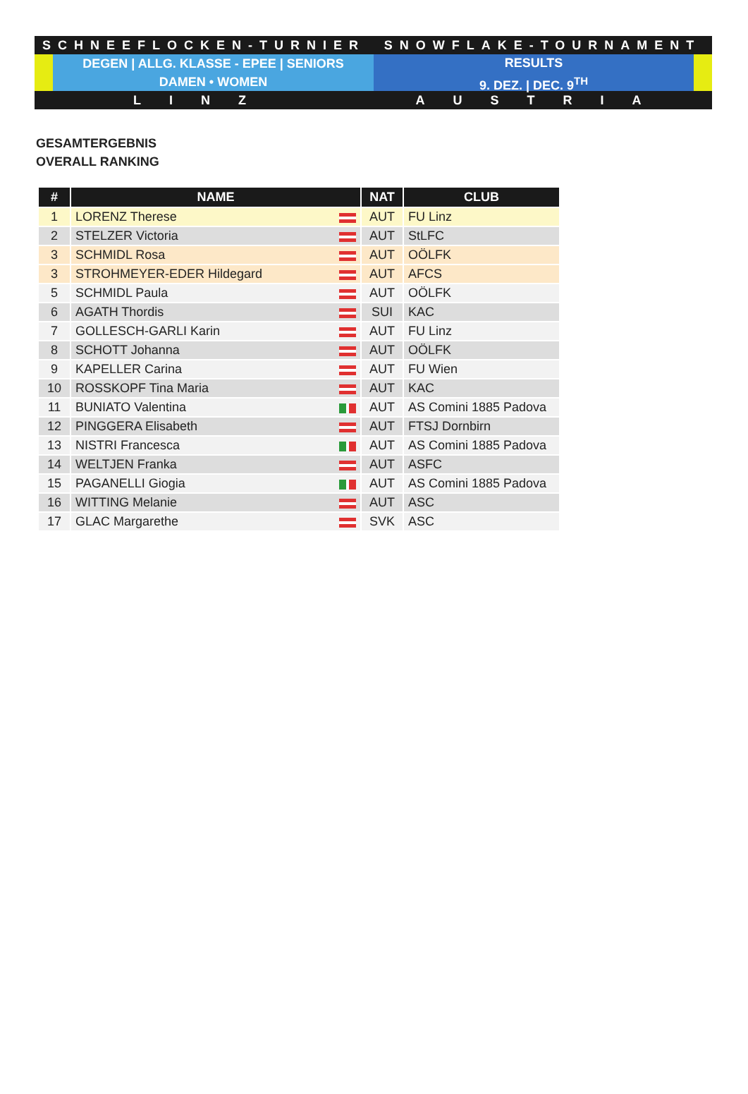SCHNEEFLOCKEN-TURNIER SNOWFLAKE-TOURNAMENT
DEGEN | ALLG. KLASSE - EPEE | SENIORS
DAMEN • WOMEN
RESULTS
9. DEZ. | DEC. 9<sup>TH</sup>
LINZ AUSTRIA
GESAMTERGEBNIS
OVERALL RANKING
| # | NAME | NAT | CLUB |
| --- | --- | --- | --- |
| 1 | LORENZ Therese | AUT | FU Linz |
| 2 | STELZER Victoria | AUT | StLFC |
| 3 | SCHMIDL Rosa | AUT | OÖLFK |
| 3 | STROHMEYER-EDER Hildegard | AUT | AFCS |
| 5 | SCHMIDL Paula | AUT | OÖLFK |
| 6 | AGATH Thordis | SUI | KAC |
| 7 | GOLLESCH-GARLI Karin | AUT | FU Linz |
| 8 | SCHOTT Johanna | AUT | OÖLFK |
| 9 | KAPELLER Carina | AUT | FU Wien |
| 10 | ROSSKOPF Tina Maria | AUT | KAC |
| 11 | BUNIATO Valentina | AUT | AS Comini 1885 Padova |
| 12 | PINGGERA Elisabeth | AUT | FTSJ Dornbirn |
| 13 | NISTRI Francesca | AUT | AS Comini 1885 Padova |
| 14 | WELTJEN Franka | AUT | ASFC |
| 15 | PAGANELLI Giogia | AUT | AS Comini 1885 Padova |
| 16 | WITTING Melanie | AUT | ASC |
| 17 | GLAC Margarethe | SVK | ASC |